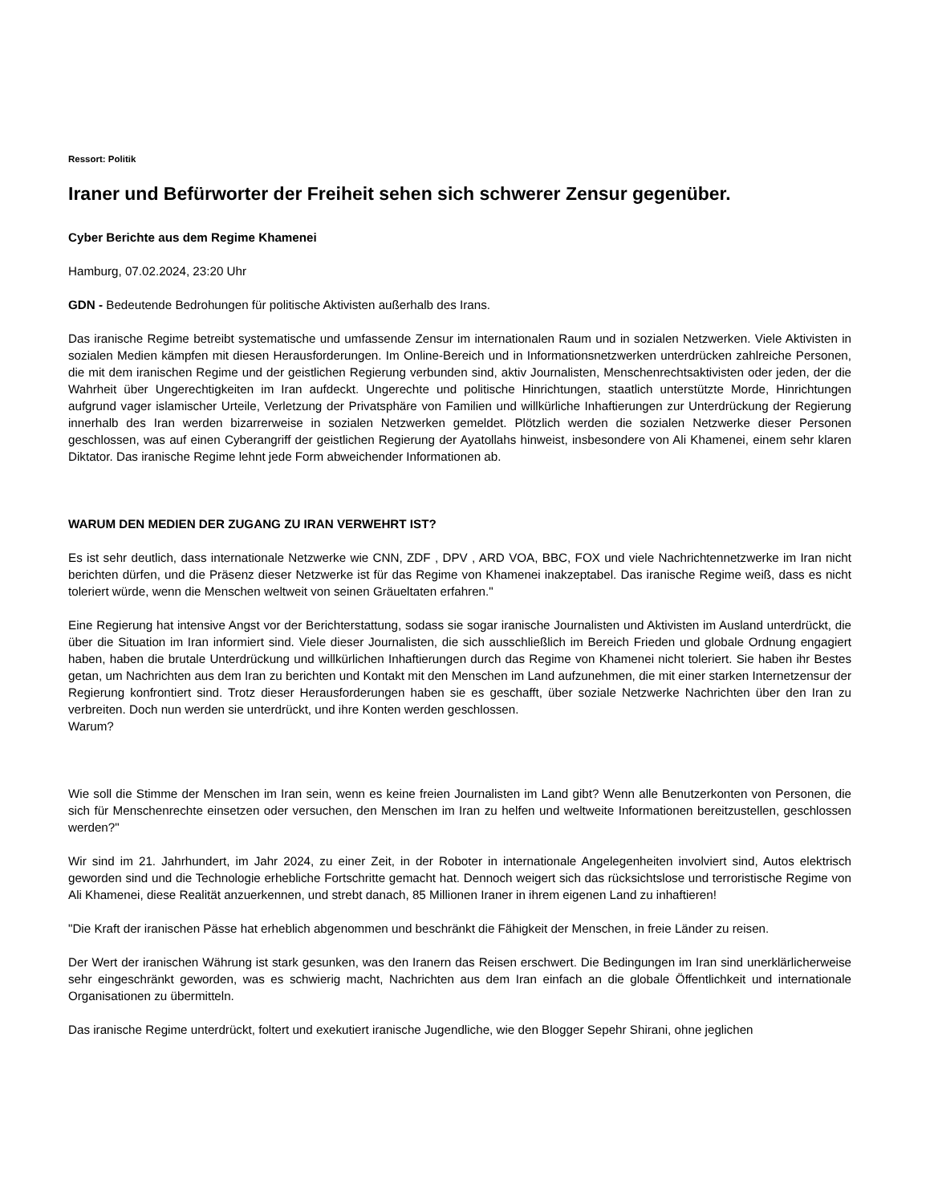Ressort: Politik
Iraner und Befürworter der Freiheit sehen sich schwerer Zensur gegenüber.
Cyber Berichte aus dem Regime Khamenei
Hamburg, 07.02.2024, 23:20 Uhr
GDN - Bedeutende Bedrohungen für politische Aktivisten außerhalb des Irans.
Das iranische Regime betreibt systematische und umfassende Zensur im internationalen Raum und in sozialen Netzwerken. Viele Aktivisten in sozialen Medien kämpfen mit diesen Herausforderungen. Im Online-Bereich und in Informationsnetzwerken unterdrücken zahlreiche Personen, die mit dem iranischen Regime und der geistlichen Regierung verbunden sind, aktiv Journalisten, Menschenrechtsaktivisten oder jeden, der die Wahrheit über Ungerechtigkeiten im Iran aufdeckt. Ungerechte und politische Hinrichtungen, staatlich unterstützte Morde, Hinrichtungen aufgrund vager islamischer Urteile, Verletzung der Privatsphäre von Familien und willkürliche Inhaftierungen zur Unterdrückung der Regierung innerhalb des Iran werden bizarrerweise in sozialen Netzwerken gemeldet. Plötzlich werden die sozialen Netzwerke dieser Personen geschlossen, was auf einen Cyberangriff der geistlichen Regierung der Ayatollahs hinweist, insbesondere von Ali Khamenei, einem sehr klaren Diktator. Das iranische Regime lehnt jede Form abweichender Informationen ab.
WARUM DEN MEDIEN DER ZUGANG ZU IRAN VERWEHRT IST?
Es ist sehr deutlich, dass internationale Netzwerke wie CNN, ZDF , DPV , ARD VOA, BBC, FOX und viele Nachrichtennetzwerke im Iran nicht berichten dürfen, und die Präsenz dieser Netzwerke ist für das Regime von Khamenei inakzeptabel. Das iranische Regime weiß, dass es nicht toleriert würde, wenn die Menschen weltweit von seinen Gräueltaten erfahren."
Eine Regierung hat intensive Angst vor der Berichterstattung, sodass sie sogar iranische Journalisten und Aktivisten im Ausland unterdrückt, die über die Situation im Iran informiert sind. Viele dieser Journalisten, die sich ausschließlich im Bereich Frieden und globale Ordnung engagiert haben, haben die brutale Unterdrückung und willkürlichen Inhaftierungen durch das Regime von Khamenei nicht toleriert. Sie haben ihr Bestes getan, um Nachrichten aus dem Iran zu berichten und Kontakt mit den Menschen im Land aufzunehmen, die mit einer starken Internetzensur der Regierung konfrontiert sind. Trotz dieser Herausforderungen haben sie es geschafft, über soziale Netzwerke Nachrichten über den Iran zu verbreiten. Doch nun werden sie unterdrückt, und ihre Konten werden geschlossen.
Warum?
Wie soll die Stimme der Menschen im Iran sein, wenn es keine freien Journalisten im Land gibt? Wenn alle Benutzerkonten von Personen, die sich für Menschenrechte einsetzen oder versuchen, den Menschen im Iran zu helfen und weltweite Informationen bereitzustellen, geschlossen werden?"
Wir sind im 21. Jahrhundert, im Jahr 2024, zu einer Zeit, in der Roboter in internationale Angelegenheiten involviert sind, Autos elektrisch geworden sind und die Technologie erhebliche Fortschritte gemacht hat. Dennoch weigert sich das rücksichtslose und terroristische Regime von Ali Khamenei, diese Realität anzuerkennen, und strebt danach, 85 Millionen Iraner in ihrem eigenen Land zu inhaftieren!
"Die Kraft der iranischen Pässe hat erheblich abgenommen und beschränkt die Fähigkeit der Menschen, in freie Länder zu reisen.
Der Wert der iranischen Währung ist stark gesunken, was den Iranern das Reisen erschwert. Die Bedingungen im Iran sind unerklärlicherweise sehr eingeschränkt geworden, was es schwierig macht, Nachrichten aus dem Iran einfach an die globale Öffentlichkeit und internationale Organisationen zu übermitteln.
Das iranische Regime unterdrückt, foltert und exekutiert iranische Jugendliche, wie den Blogger Sepehr Shirani, ohne jeglichen